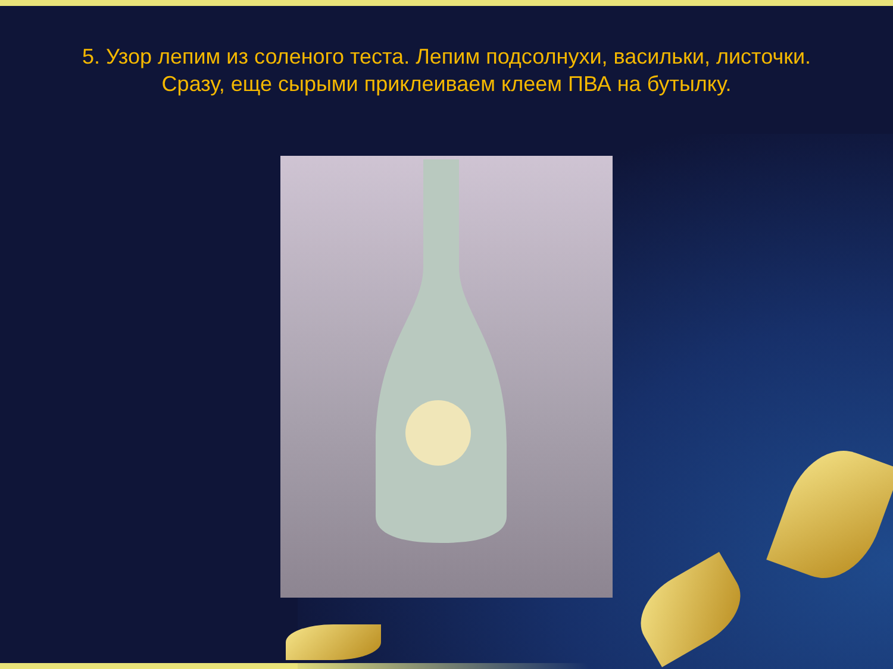5. Узор лепим из соленого теста. Лепим подсолнухи, васильки, листочки.
Сразу, еще сырыми приклеиваем клеем ПВА на бутылку.